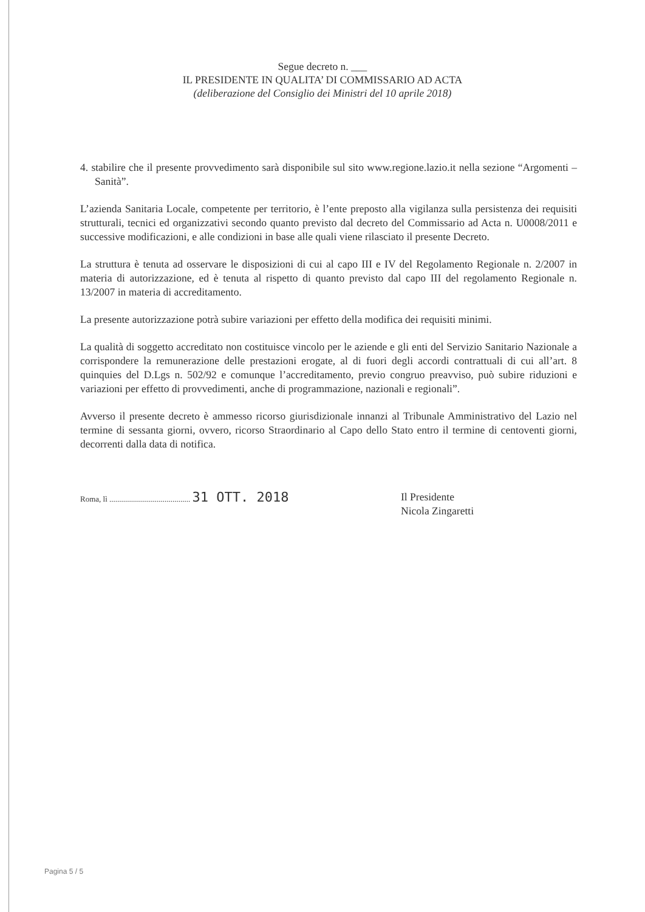Segue decreto n. ___
IL PRESIDENTE IN QUALITA’ DI COMMISSARIO AD ACTA
(deliberazione del Consiglio dei Ministri del 10 aprile 2018)
4. stabilire che il presente provvedimento sarà disponibile sul sito www.regione.lazio.it nella sezione “Argomenti – Sanità”.
L’azienda Sanitaria Locale, competente per territorio, è l’ente preposto alla vigilanza sulla persistenza dei requisiti strutturali, tecnici ed organizzativi secondo quanto previsto dal decreto del Commissario ad Acta n. U0008/2011 e successive modificazioni, e alle condizioni in base alle quali viene rilasciato il presente Decreto.
La struttura è tenuta ad osservare le disposizioni di cui al capo III e IV del Regolamento Regionale n. 2/2007 in materia di autorizzazione, ed è tenuta al rispetto di quanto previsto dal capo III del regolamento Regionale n. 13/2007 in materia di accreditamento.
La presente autorizzazione potrà subire variazioni per effetto della modifica dei requisiti minimi.
La qualità di soggetto accreditato non costituisce vincolo per le aziende e gli enti del Servizio Sanitario Nazionale a corrispondere la remunerazione delle prestazioni erogate, al di fuori degli accordi contrattuali di cui all’art. 8 quinquies del D.Lgs n. 502/92 e comunque l’accreditamento, previo congruo preavviso, può subire riduzioni e variazioni per effetto di provvedimenti, anche di programmazione, nazionali e regionali”.
Avverso il presente decreto è ammesso ricorso giurisdizionale innanzi al Tribunale Amministrativo del Lazio nel termine di sessanta giorni, ovvero, ricorso Straordinario al Capo dello Stato entro il termine di centoventi giorni, decorrenti dalla data di notifica.
Roma, lì ......................................... 31 OTT. 2018
Il Presidente
Nicola Zingaretti
Pagina 5 / 5